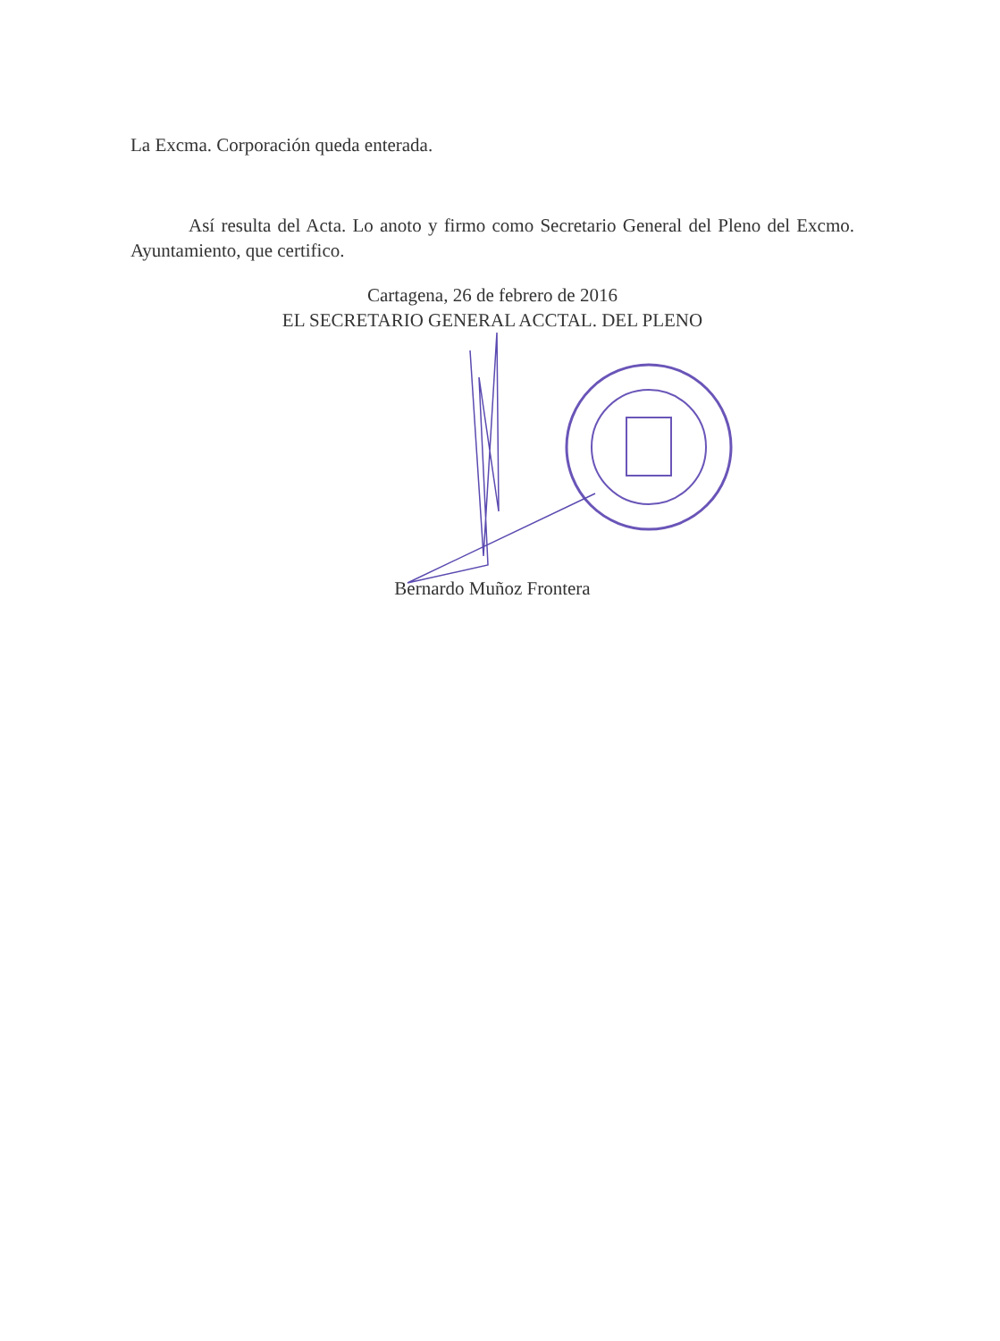La Excma. Corporación queda enterada.
Así resulta del Acta. Lo anoto y firmo como Secretario General del Pleno del Excmo. Ayuntamiento, que certifico.
Cartagena, 26 de febrero de 2016
EL SECRETARIO GENERAL ACCTAL. DEL PLENO
Bernardo Muñoz Frontera